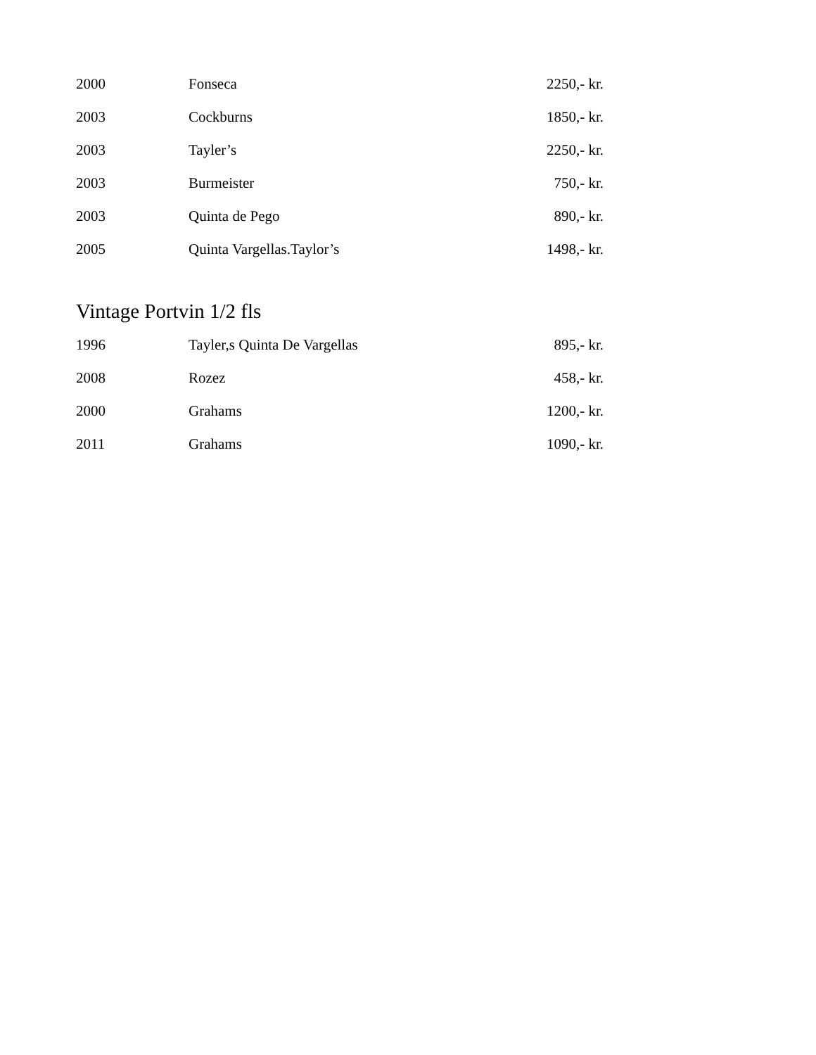| 2000 | Fonseca | 2250,- kr. |
| 2003 | Cockburns | 1850,- kr. |
| 2003 | Tayler’s | 2250,- kr. |
| 2003 | Burmeister | 750,- kr. |
| 2003 | Quinta de Pego | 890,- kr. |
| 2005 | Quinta Vargellas.Taylor’s | 1498,- kr. |
Vintage Portvin 1/2 fls
| 1996 | Tayler,s Quinta De Vargellas | 895,- kr. |
| 2008 | Rozez | 458,- kr. |
| 2000 | Grahams | 1200,- kr. |
| 2011 | Grahams | 1090,- kr. |